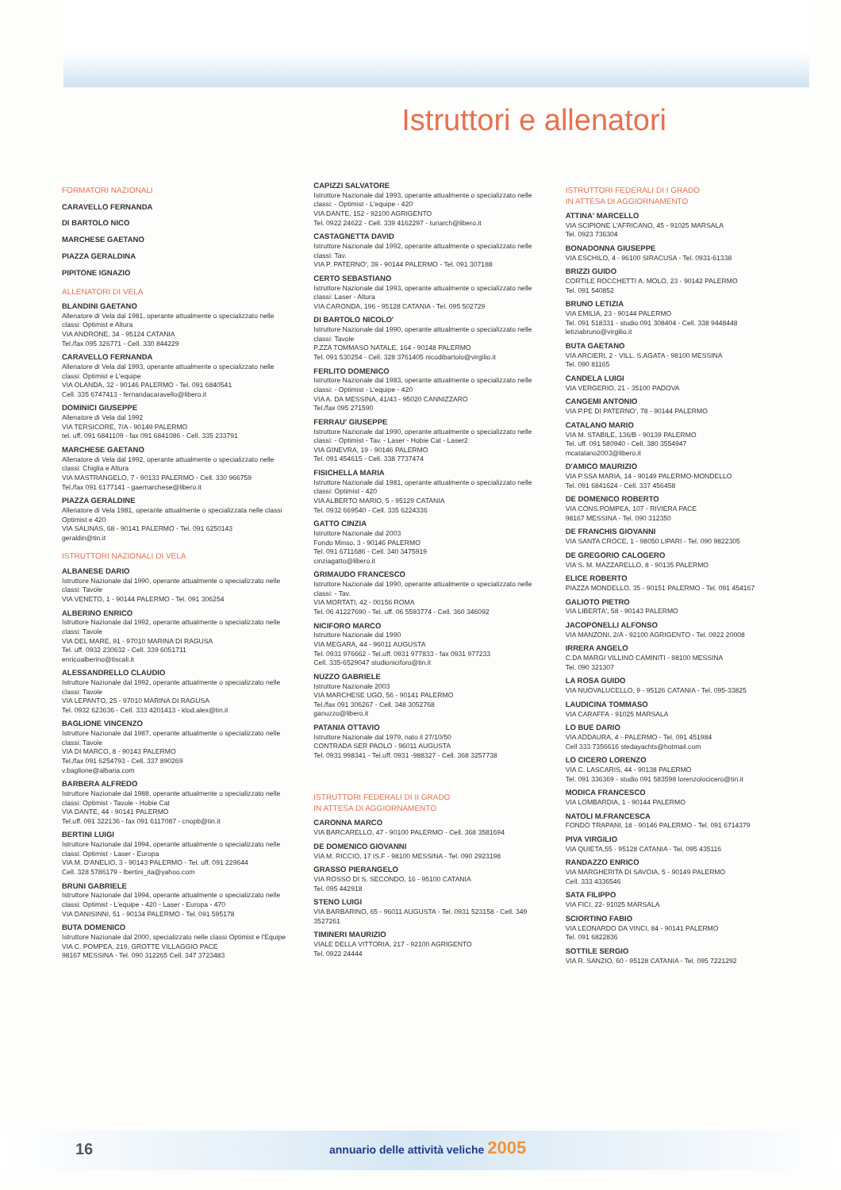Istruttori e allenatori
FORMATORI NAZIONALI
CARAVELLO FERNANDA
DI BARTOLO NICO
MARCHESE GAETANO
PIAZZA GERALDINA
PIPITONE IGNAZIO
ALLENATORI DI VELA
BLANDINI GAETANO
Allenatore di Vela dal 1981, operante attualmente o specializzato nelle classi: Optimist e Altura
VIA ANDRONE, 34 - 95124 CATANIA
Tel./fax 095 326771 - Cell. 330 844229
CARAVELLO FERNANDA
Allenatore di Vela dal 1993, operante attualmente o specializzato nelle classi: Optimist e L'equipe
VIA OLANDA, 32 - 90146 PALERMO - Tel. 091 6840541
Cell. 335 6747413 - fernandacaravello@libero.it
DOMINICI GIUSEPPE
Allenatore di Vela dal 1992
VIA TERSICORE, 7/A - 90149 PALERMO
tel. uff. 091 6841109 - fax 091 6841086 - Cell. 335 233791
MARCHESE GAETANO
Allenatore di Vela dal 1992, operante attualmente o specializzato nelle classi: Chiglia e Altura
VIA MASTRANGELO, 7 - 90133 PALERMO - Cell. 330 966759
Tel./fax 091 6177141 - gaemarchese@libero.it
PIAZZA GERALDINE
Allenatore di Vela 1981, operante attualmente o specializzata nelle classi Optimist e 420
VIA SALINAS, 68 - 90141 PALERMO - Tel. 091 6250143
geraldin@tin.it
ISTRUTTORI NAZIONALI DI VELA
ALBANESE DARIO
Istruttore Nazionale dal 1990, operante attualmente o specializzato nelle classi: Tavole
VIA VENETO, 1 - 90144 PALERMO - Tel. 091 306254
ALBERINO ENRICO
Istruttore Nazionale dal 1992, operante attualmente o specializzato nelle classi: Tavole
VIA DEL MARE, 91 - 97010 MARINA DI RAGUSA
Tel. uff. 0932 230632 - Cell. 339 6051711
enricoalberino@tiscali.it
ALESSANDRELLO CLAUDIO
Istruttore Nazionale dal 1992, operante attualmente o specializzato nelle classi: Tavole
VIA LEPANTO, 25 - 97010 MARINA DI RAGUSA
Tel. 0932 623636 - Cell. 333 4201413 - klod.alex@tin.it
BAGLIONE VINCENZO
Istruttore Nazionale dal 1987, operante attualmente o specializzato nelle classi: Tavole
VIA DI MARCO, 8 - 90143 PALERMO
Tel./fax 091 6254793 - Cell. 337 890269
v.baglione@albaria.com
BARBERA ALFREDO
Istruttore Nazionale dal 1988, operante attualmente o specializzato nelle classi: Optimist - Tavole - Hobie Cat
VIA DANTE, 44 - 90141 PALERMO
Tel.uff. 091 322136 - fax 091 6117087 - cnopb@tin.it
BERTINI LUIGI
Istruttore Nazionale dal 1994, operante attualmente o specializzato nelle classi: Optimist - Laser - Europa
VIA M. D'ANELIO, 3 - 90143 PALERMO - Tel. uff. 091 229644
Cell. 328 5786179 - lbertini_ita@yahoo.com
BRUNI GABRIELE
Istruttore Nazionale dal 1994, operante attualmente o specializzato nelle classi: Optimist - L'equipe - 420 - Laser - Europa - 470
VIA DANISINNI, 51 - 90134 PALERMO - Tel. 091 595178
BUTA DOMENICO
Istruttore Nazionale dal 2000, specializzato nelle classi Optimist e l'Equipe
VIA C. POMPEA, 219, GROTTE VILLAGGIO PACE
98167 MESSINA - Tel. 090 312265 Cell. 347 3723483
CAPIZZI SALVATORE
Istruttore Nazionale dal 1993, operante attualmente o specializzato nelle classi: - Optimist - L'equipe - 420
VIA DANTE, 152 - 92100 AGRIGENTO
Tel. 0922 24622 - Cell. 339 4162297 - turiarch@libero.it
CASTAGNETTA DAVID
Istruttore Nazionale dal 1992, operante attualmente o specializzato nelle classi: Tav.
VIA P. PATERNO', 39 - 90144 PALERMO - Tel. 091 307188
CERTO SEBASTIANO
Istruttore Nazionale dal 1993, operante attualmente o specializzato nelle classi: Laser - Altura
VIA CARONDA, 196 - 95128 CATANIA - Tel. 095 502729
DI BARTOLO NICOLO'
Istruttore Nazionale dal 1990, operante attualmente o specializzato nelle classi: Tavole
P.ZZA TOMMASO NATALE, 164 - 90148 PALERMO
Tel. 091 530254 - Cell. 328 3761405 nicodibartolo@virgilio.it
FERLITO DOMENICO
Istruttore Nazionale dal 1983, operante attualmente o specializzato nelle classi: - Optimist - L'equipe - 420
VIA A. DA MESSINA, 41/43 - 95020 CANNIZZARO
Tel./fax 095 271590
FERRAU' GIUSEPPE
Istruttore Nazionale dal 1990, operante attualmente o specializzato nelle classi: - Optimist - Tav. - Laser - Hobie Cat - Laser2
VIA GINEVRA, 19 - 90146 PALERMO
Tel. 091 454615 - Cell. 338 7737474
FISICHELLA MARIA
Istruttore Nazionale dal 1981, operante attualmente o specializzato nelle classi: Optimist - 420
VIA ALBERTO MARIO, 5 - 95129 CATANIA
Tel. 0932 669540 - Cell. 335 6224336
GATTO CINZIA
Istruttore Nazionale dal 2003
Fondo Minso, 3 - 90146 PALERMO
Tel. 091 6711686 - Cell. 340 3475919
cinziagatto@libero.it
GRIMAUDO FRANCESCO
Istruttore Nazionale dal 1990, operante attualmente o specializzato nelle classi: - Tav.
VIA MORTATI, 42 - 00156 ROMA
Tel. 06 41227690 - Tel. uff. 06 5593774 - Cell. 360 346092
NICIFORO MARCO
Istruttore Nazionale dal 1990
VIA MEGARA, 44 - 96011 AUGUSTA
Tel. 0931 976662 - Tel.uff. 0931 977833 - fax 0931 977233
Cell. 335-6529047 studioniciforo@tin.it
NUZZO GABRIELE
Istruttore Nazionale 2003
VIA MARCHESE UGO, 56 - 90141 PALERMO
Tel./fax 091 306267 - Cell. 348 3052768
ganuzzo@libero.it
PATANIA OTTAVIO
Istruttore Nazionale dal 1979, nato il 27/10/50
CONTRADA SER PAOLO - 96011 AUGUSTA
Tel. 0931 998341 - Tel.uff. 0931 -988327 - Cell. 368 3257738
ISTRUTTORI FEDERALI DI II GRADO
IN ATTESA DI AGGIORNAMENTO
CARONNA MARCO
VIA BARCARELLO, 47 - 90100 PALERMO - Cell. 368 3581694
DE DOMENICO GIOVANNI
VIA M. RICCIO, 17 IS.F - 98100 MESSINA - Tel. 090 2923198
GRASSO PIERANGELO
VIA ROSSO DI S. SECONDO, 16 - 95100 CATANIA
Tel. 095 442918
STENO LUIGI
VIA BARBARINO, 65 - 96011 AUGUSTA - Tel. 0931 523158 - Cell. 349 3527261
TIMINERI MAURIZIO
VIALE DELLA VITTORIA, 217 - 92100 AGRIGENTO
Tel. 0922 24444
ISTRUTTORI FEDERALI DI I GRADO
IN ATTESA DI AGGIORNAMENTO
ATTINA' MARCELLO
VIA SCIPIONE L'AFRICANO, 45 - 91025 MARSALA
Tel. 0923 736304
BONADONNA GIUSEPPE
VIA ESCHILO, 4 - 96100 SIRACUSA - Tel. 0931-61338
BRIZZI GUIDO
CORTILE ROCCHETTI A. MOLO, 23 - 90142 PALERMO
Tel. 091 540852
BRUNO LETIZIA
VIA EMILIA, 23 - 90144 PALERMO
Tel. 091 518331 - studio 091 308404 - Cell. 338 9448448
letiziabruno@virgilio.it
BUTA GAETANO
VIA ARCIERI, 2 - VILL. S.AGATA - 98100 MESSINA
Tel. 090 81165
CANDELA LUIGI
VIA VERGERIO, 21 - 35100 PADOVA
CANGEMI ANTONIO
VIA P.PE DI PATERNO', 78 - 90144 PALERMO
CATALANO MARIO
VIA M. STABILE, 136/B - 90139 PALERMO
Tel. uff. 091 580940 - Cell. 380 3554947
mcatalano2003@libero.it
D'AMICO MAURIZIO
VIA P.SSA MARIA, 14 - 90149 PALERMO-MONDELLO
Tel. 091 6841624 - Cell. 337 456458
DE DOMENICO ROBERTO
VIA CONS.POMPEA, 107 - RIVIERA PACE
98167 MESSINA - Tel. 090 312350
DE FRANCHIS GIOVANNI
VIA SANTA CROCE, 1 - 98050 LIPARI - Tel. 090 9822305
DE GREGORIO CALOGERO
VIA S. M. MAZZARELLO, 8 - 90135 PALERMO
ELICE ROBERTO
PIAZZA MONDELLO, 35 - 90151 PALERMO - Tel. 091 454167
GALIOTO PIETRO
VIA LIBERTA', 58 - 90143 PALERMO
JACOPONELLI ALFONSO
VIA MANZONI, 2/A - 92100 AGRIGENTO - Tel. 0922 20008
IRRERA ANGELO
C.DA MARGI VILLINO CAMINITI - 98100 MESSINA
Tel. 090 321307
LA ROSA GUIDO
VIA NUOVALUCELLO, 9 - 95126 CATANIA - Tel. 095-33825
LAUDICINA TOMMASO
VIA CARAFFA - 91025 MARSALA
LO BUE DARIO
VIA ADDAURA, 4 - PALERMO - Tel. 091 451984
Cell 333 7356616 stedayachts@hotmail.com
LO CICERO LORENZO
VIA C. LASCARIS, 44 - 90138 PALERMO
Tel. 091 336369 - studio 091 583598 lorenzolocicero@tin.it
MODICA FRANCESCO
VIA LOMBARDIA, 1 - 90144 PALERMO
NATOLI M.FRANCESCA
FONDO TRAPANI, 18 - 90146 PALERMO - Tel. 091 6714379
PIVA VIRGILIO
VIA QUIETA,55 - 95128 CATANIA - Tel. 095 435116
RANDAZZO ENRICO
VIA MARGHERITA DI SAVOIA, 5 - 90149 PALERMO
Cell. 333 4336546
SATA FILIPPO
VIA FICI, 22- 91025 MARSALA
SCIORTINO FABIO
VIA LEONARDO DA VINCI, 84 - 90141 PALERMO
Tel. 091 6822836
SOTTILE SERGIO
VIA R. SANZIO, 60 - 95128 CATANIA - Tel. 095 7221292
16
annuario delle attività veliche 2005